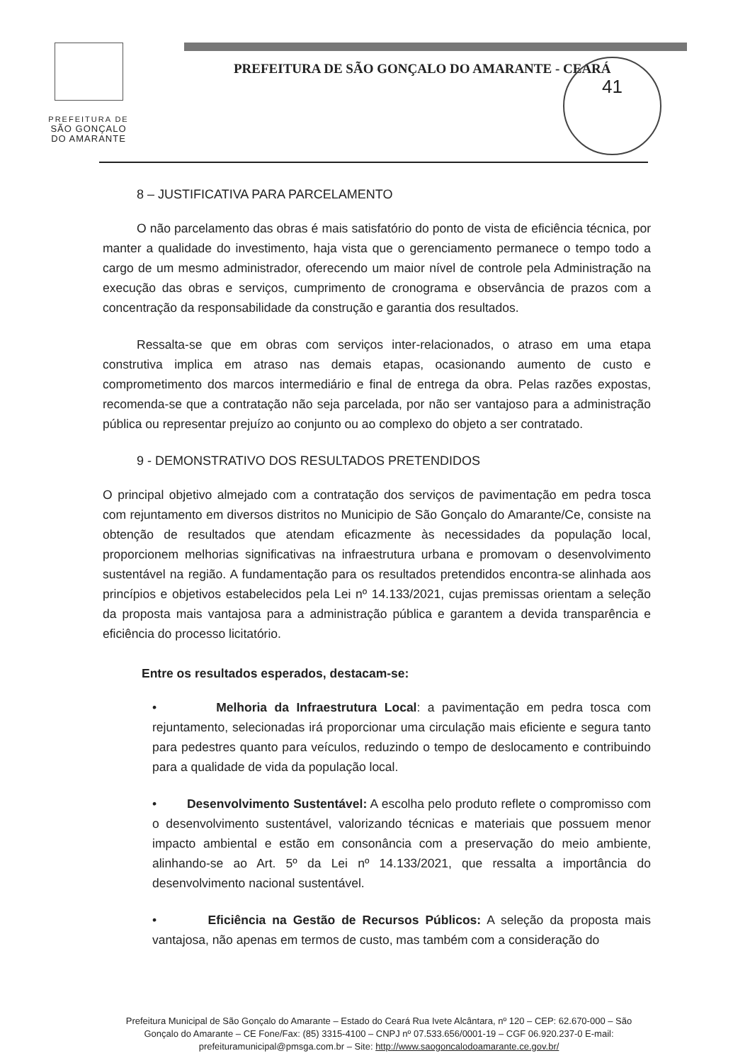PREFEITURA DE
SÃO GONÇALO
DO AMARANTE
PREFEITURA DE SÃO GONÇALO DO AMARANTE - CEARÁ
41
8 – JUSTIFICATIVA PARA PARCELAMENTO
O não parcelamento das obras é mais satisfatório do ponto de vista de eficiência técnica, por manter a qualidade do investimento, haja vista que o gerenciamento permanece o tempo todo a cargo de um mesmo administrador, oferecendo um maior nível de controle pela Administração na execução das obras e serviços, cumprimento de cronograma e observância de prazos com a concentração da responsabilidade da construção e garantia dos resultados.
Ressalta-se que em obras com serviços inter-relacionados, o atraso em uma etapa construtiva implica em atraso nas demais etapas, ocasionando aumento de custo e comprometimento dos marcos intermediário e final de entrega da obra. Pelas razões expostas, recomenda-se que a contratação não seja parcelada, por não ser vantajoso para a administração pública ou representar prejuízo ao conjunto ou ao complexo do objeto a ser contratado.
9 - DEMONSTRATIVO DOS RESULTADOS PRETENDIDOS
O principal objetivo almejado com a contratação dos serviços de pavimentação em pedra tosca com rejuntamento em diversos distritos no Municipio de São Gonçalo do Amarante/Ce, consiste na obtenção de resultados que atendam eficazmente às necessidades da população local, proporcionem melhorias significativas na infraestrutura urbana e promovam o desenvolvimento sustentável na região. A fundamentação para os resultados pretendidos encontra-se alinhada aos princípios e objetivos estabelecidos pela Lei nº 14.133/2021, cujas premissas orientam a seleção da proposta mais vantajosa para a administração pública e garantem a devida transparência e eficiência do processo licitatório.
Entre os resultados esperados, destacam-se:
• Melhoria da Infraestrutura Local: a pavimentação em pedra tosca com rejuntamento, selecionadas irá proporcionar uma circulação mais eficiente e segura tanto para pedestres quanto para veículos, reduzindo o tempo de deslocamento e contribuindo para a qualidade de vida da população local.
• Desenvolvimento Sustentável: A escolha pelo produto reflete o compromisso com o desenvolvimento sustentável, valorizando técnicas e materiais que possuem menor impacto ambiental e estão em consonância com a preservação do meio ambiente, alinhando-se ao Art. 5º da Lei nº 14.133/2021, que ressalta a importância do desenvolvimento nacional sustentável.
• Eficiência na Gestão de Recursos Públicos: A seleção da proposta mais vantajosa, não apenas em termos de custo, mas também com a consideração do
Prefeitura Municipal de São Gonçalo do Amarante – Estado do Ceará Rua Ivete Alcântara, nº 120 – CEP: 62.670-000 – São Gonçalo do Amarante – CE Fone/Fax: (85) 3315-4100 – CNPJ nº 07.533.656/0001-19 – CGF 06.920.237-0 E-mail: prefeituramunicipal@pmsga.com.br – Site: http://www.saogoncalodoamarante.ce.gov.br/